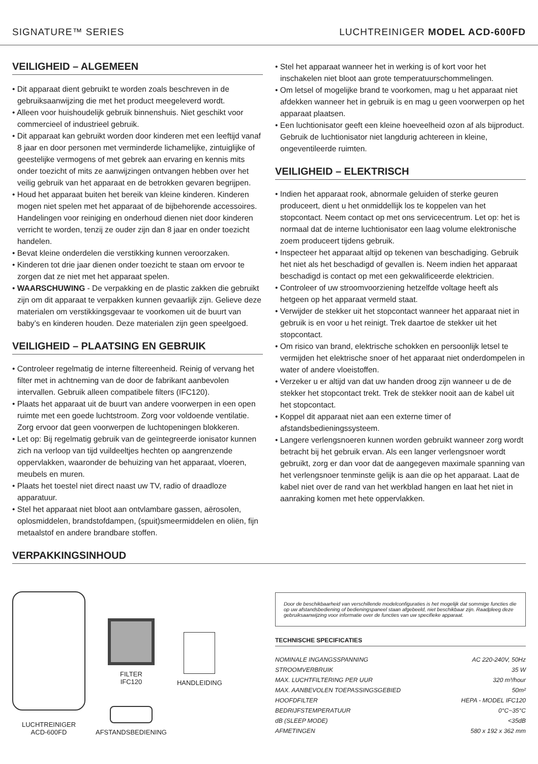SIGNATURE™ SERIES LUCHTREINIGER MODEL ACD-600FD
VEILIGHEID – ALGEMEEN
• Dit apparaat dient gebruikt te worden zoals beschreven in de gebruiksaanwijzing die met het product meegeleverd wordt.
• Alleen voor huishoudelijk gebruik binnenshuis. Niet geschikt voor commercieel of industrieel gebruik.
• Dit apparaat kan gebruikt worden door kinderen met een leeftijd vanaf 8 jaar en door personen met verminderde lichamelijke, zintuiglijke of geestelijke vermogens of met gebrek aan ervaring en kennis mits onder toezicht of mits ze aanwijzingen ontvangen hebben over het veilig gebruik van het apparaat en de betrokken gevaren begrijpen.
• Houd het apparaat buiten het bereik van kleine kinderen. Kinderen mogen niet spelen met het apparaat of de bijbehorende accessoires. Handelingen voor reiniging en onderhoud dienen niet door kinderen verricht te worden, tenzij ze ouder zijn dan 8 jaar en onder toezicht handelen.
• Bevat kleine onderdelen die verstikking kunnen veroorzaken.
• Kinderen tot drie jaar dienen onder toezicht te staan om ervoor te zorgen dat ze niet met het apparaat spelen.
• WAARSCHUWING - De verpakking en de plastic zakken die gebruikt zijn om dit apparaat te verpakken kunnen gevaarlijk zijn. Gelieve deze materialen om verstikkingsgevaar te voorkomen uit de buurt van baby’s en kinderen houden. Deze materialen zijn geen speelgoed.
VEILIGHEID – PLAATSING EN GEBRUIK
• Controleer regelmatig de interne filtereenheid. Reinig of vervang het filter met in achtneming van de door de fabrikant aanbevolen intervallen. Gebruik alleen compatibele filters (IFC120).
• Plaats het apparaat uit de buurt van andere voorwerpen in een open ruimte met een goede luchtstroom. Zorg voor voldoende ventilatie. Zorg ervoor dat geen voorwerpen de luchtopeningen blokkeren.
• Let op: Bij regelmatig gebruik van de geïntegreerde ionisator kunnen zich na verloop van tijd vuildeeltjes hechten op aangrenzende oppervlakken, waaronder de behuizing van het apparaat, vloeren, meubels en muren.
• Plaats het toestel niet direct naast uw TV, radio of draadloze apparatuur.
• Stel het apparaat niet bloot aan ontvlambare gassen, aërosolen, oplosmiddelen, brandstofdampen, (spuit)smeermiddelen en oliën, fijn metaalstof en andere brandbare stoffen.
• Stel het apparaat wanneer het in werking is of kort voor het inschakelen niet bloot aan grote temperatuurschommelingen.
• Om letsel of mogelijke brand te voorkomen, mag u het apparaat niet afdekken wanneer het in gebruik is en mag u geen voorwerpen op het apparaat plaatsen.
• Een luchtionisator geeft een kleine hoeveelheid ozon af als bijproduct. Gebruik de luchtionisator niet langdurig achtereen in kleine, ongeventileerde ruimten.
VEILIGHEID – ELEKTRISCH
• Indien het apparaat rook, abnormale geluiden of sterke geuren produceert, dient u het onmiddellijk los te koppelen van het stopcontact. Neem contact op met ons servicecentrum. Let op: het is normaal dat de interne luchtionisator een laag volume elektronische zoem produceert tijdens gebruik.
• Inspecteer het apparaat altijd op tekenen van beschadiging. Gebruik het niet als het beschadigd of gevallen is. Neem indien het apparaat beschadigd is contact op met een gekwalificeerde elektricien.
• Controleer of uw stroomvoorziening hetzelfde voltage heeft als hetgeen op het apparaat vermeld staat.
• Verwijder de stekker uit het stopcontact wanneer het apparaat niet in gebruik is en voor u het reinigt. Trek daartoe de stekker uit het stopcontact.
• Om risico van brand, elektrische schokken en persoonlijk letsel te vermijden het elektrische snoer of het apparaat niet onderdompelen in water of andere vloeistoffen.
• Verzeker u er altijd van dat uw handen droog zijn wanneer u de de stekker het stopcontact trekt. Trek de stekker nooit aan de kabel uit het stopcontact.
• Koppel dit apparaat niet aan een externe timer of afstandsbedieningssysteem.
• Langere verlengsnoeren kunnen worden gebruikt wanneer zorg wordt betracht bij het gebruik ervan. Als een langer verlengsnoer wordt gebruikt, zorg er dan voor dat de aangegeven maximale spanning van het verlengsnoer tenminste gelijk is aan die op het apparaat. Laat de kabel niet over de rand van het werkblad hangen en laat het niet in aanraking komen met hete oppervlakken.
VERPAKKINGSINHOUD
LUCHTREINIGER
ACD-600FD
FILTER
IFC120
AFSTANDSBEDIENING
HANDLEIDING
Door de beschikbaarheid van verschillende modelconfiguraties is het mogelijk dat sommige functies die op uw afstandsbediening of bedieningspaneel staan afgebeeld, niet beschikbaar zijn. Raadpleeg deze gebruiksaanwijzing voor informatie over de functies van uw specifieke apparaat.
TECHNISCHE SPECIFICATIES
| NOMINALE INGANGSSPANNING | AC 220-240V, 50Hz |
| STROOMVERBRUIK | 35 W |
| MAX. LUCHTFILTERING PER UUR | 320 m³/hour |
| MAX. AANBEVOLEN TOEPASSINGSGEBIED | 50m² |
| HOOFDFILTER | HEPA - MODEL IFC120 |
| BEDRIJFSTEMPERATUUR | 0°C~35°C |
| dB (SLEEP MODE) | <35dB |
| AFMETINGEN | 580 x 192 x 362 mm |